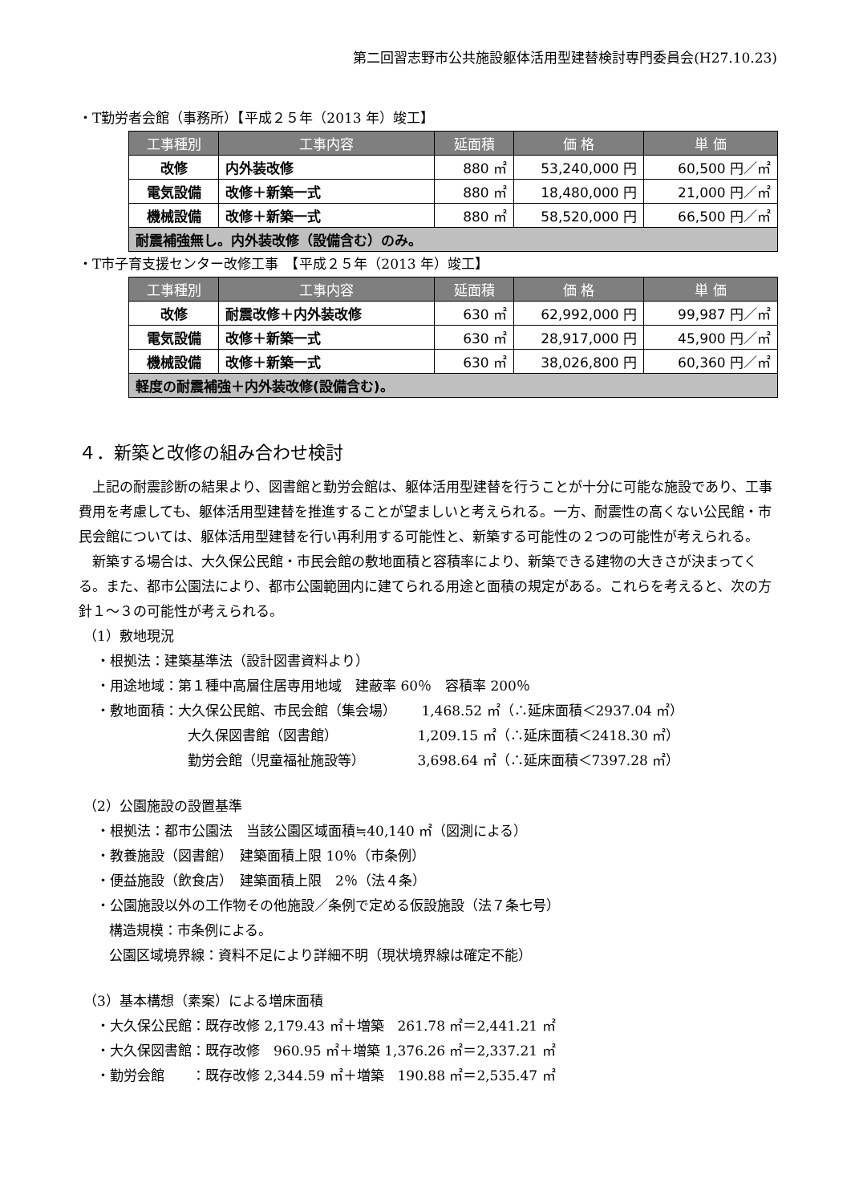第二回習志野市公共施設躯体活用型建替検討専門委員会(H27.10.23)
・T勤労者会館（事務所）【平成２５年（2013 年）竣工】
| 工事種別 | 工事内容 | 延面積 | 価 格 | 単 価 |
| --- | --- | --- | --- | --- |
| 改修 | 内外装改修 | 880 ㎡ | 53,240,000 円 | 60,500 円／㎡ |
| 電気設備 | 改修＋新築一式 | 880 ㎡ | 18,480,000 円 | 21,000 円／㎡ |
| 機械設備 | 改修＋新築一式 | 880 ㎡ | 58,520,000 円 | 66,500 円／㎡ |
| 耐震補強無し。内外装改修（設備含む）のみ。 | | | | |
・T市子育支援センター改修工事　【平成２５年（2013 年）竣工】
| 工事種別 | 工事内容 | 延面積 | 価 格 | 単 価 |
| --- | --- | --- | --- | --- |
| 改修 | 耐震改修＋内外装改修 | 630 ㎡ | 62,992,000 円 | 99,987 円／㎡ |
| 電気設備 | 改修＋新築一式 | 630 ㎡ | 28,917,000 円 | 45,900 円／㎡ |
| 機械設備 | 改修＋新築一式 | 630 ㎡ | 38,026,800 円 | 60,360 円／㎡ |
| 軽度の耐震補強＋内外装改修(設備含む)。 | | | | |
４．新築と改修の組み合わせ検討
上記の耐震診断の結果より、図書館と勤労会館は、躯体活用型建替を行うことが十分に可能な施設であり、工事費用を考慮しても、躯体活用型建替を推進することが望ましいと考えられる。一方、耐震性の高くない公民館・市民会館については、躯体活用型建替を行い再利用する可能性と、新築する可能性の２つの可能性が考えられる。
新築する場合は、大久保公民館・市民会館の敷地面積と容積率により、新築できる建物の大きさが決まってくる。また、都市公園法により、都市公園範囲内に建てられる用途と面積の規定がある。これらを考えると、次の方針１～３の可能性が考えられる。
（1）敷地現況
・根拠法：建築基準法（設計図書資料より）
・用途地域：第１種中高層住居専用地域　建蔽率 60％　容積率 200％
・敷地面積：大久保公民館、市民会館（集会場）　　 1,468.52 ㎡（∴延床面積＜2937.04 ㎡）
大久保図書館（図書館）　　　　　　 1,209.15 ㎡（∴延床面積＜2418.30 ㎡）
勤労会館（児童福祉施設等）　　　　 3,698.64 ㎡（∴延床面積＜7397.28 ㎡）
（2）公園施設の設置基準
・根拠法：都市公園法　当該公園区域面積≒40,140 ㎡（図測による）
・教養施設（図書館）　建築面積上限 10％（市条例）
・便益施設（飲食店）　建築面積上限　2％（法４条）
・公園施設以外の工作物その他施設／条例で定める仮設施設（法７条七号）
構造規模：市条例による。
公園区域境界線：資料不足により詳細不明（現状境界線は確定不能）
（3）基本構想（素案）による増床面積
・大久保公民館：既存改修 2,179.43 ㎡＋増築　261.78 ㎡＝2,441.21 ㎡
・大久保図書館：既存改修　960.95 ㎡＋増築 1,376.26 ㎡＝2,337.21 ㎡
・勤労会館　　：既存改修 2,344.59 ㎡＋増築　190.88 ㎡＝2,535.47 ㎡